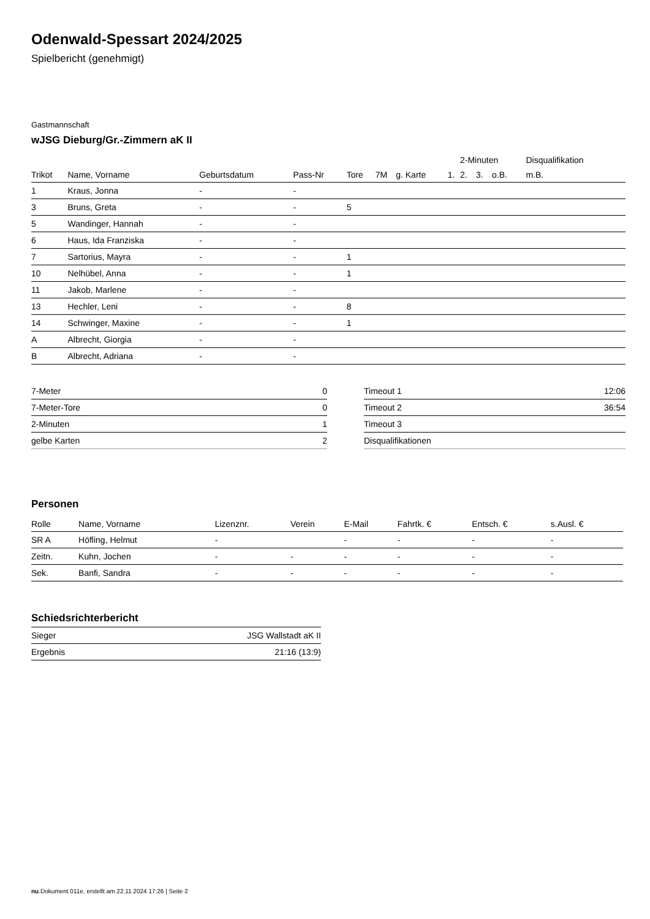Odenwald-Spessart 2024/2025
Spielbericht (genehmigt)
Gastmannschaft
wJSG Dieburg/Gr.-Zimmern aK II
| | | | | | | | | 2-Minuten | | | Disqualifikation |
| --- | --- | --- | --- | --- | --- | --- | --- | --- | --- | --- | --- |
| Trikot | Name, Vorname | Geburtsdatum | Pass-Nr | Tore | 7M | g. Karte | 1. | 2. | 3. | o.B. | m.B. |
| 1 | Kraus, Jonna | - | - | | | | | | | | |
| 3 | Bruns, Greta | - | - | 5 | | | | | | | |
| 5 | Wandinger, Hannah | - | - | | | | | | | | |
| 6 | Haus, Ida Franziska | - | - | | | | | | | | |
| 7 | Sartorius, Mayra | - | - | 1 | | | | | | | |
| 10 | Nelhübel, Anna | - | - | 1 | | | | | | | |
| 11 | Jakob, Marlene | - | - | | | | | | | | |
| 13 | Hechler, Leni | - | - | 8 | | | | | | | |
| 14 | Schwinger, Maxine | - | - | 1 | | | | | | | |
| A | Albrecht, Giorgia | - | - | | | | | | | | |
| B | Albrecht, Adriana | - | - | | | | | | | | |
| 7-Meter | 0 |
| 7-Meter-Tore | 0 |
| 2-Minuten | 1 |
| gelbe Karten | 2 |
| Timeout 1 | 12:06 |
| Timeout 2 | 36:54 |
| Timeout 3 | |
| Disqualifikationen | |
Personen
| Rolle | Name, Vorname | Lizenznr. | Verein | E-Mail | Fahrtk. € | Entsch. € | s.Ausl. € |
| --- | --- | --- | --- | --- | --- | --- | --- |
| SR A | Höfling, Helmut | - | | - | - | - | - |
| Zeitn. | Kuhn, Jochen | - | - | - | - | - | - |
| Sek. | Banfi, Sandra | - | - | - | - | - | - |
Schiedsrichterbericht
| Sieger | JSG Wallstadt aK II |
| Ergebnis | 21:16 (13:9) |
nu.Dokument 011e, erstellt am 22.11.2024 17:26 | Seite 2